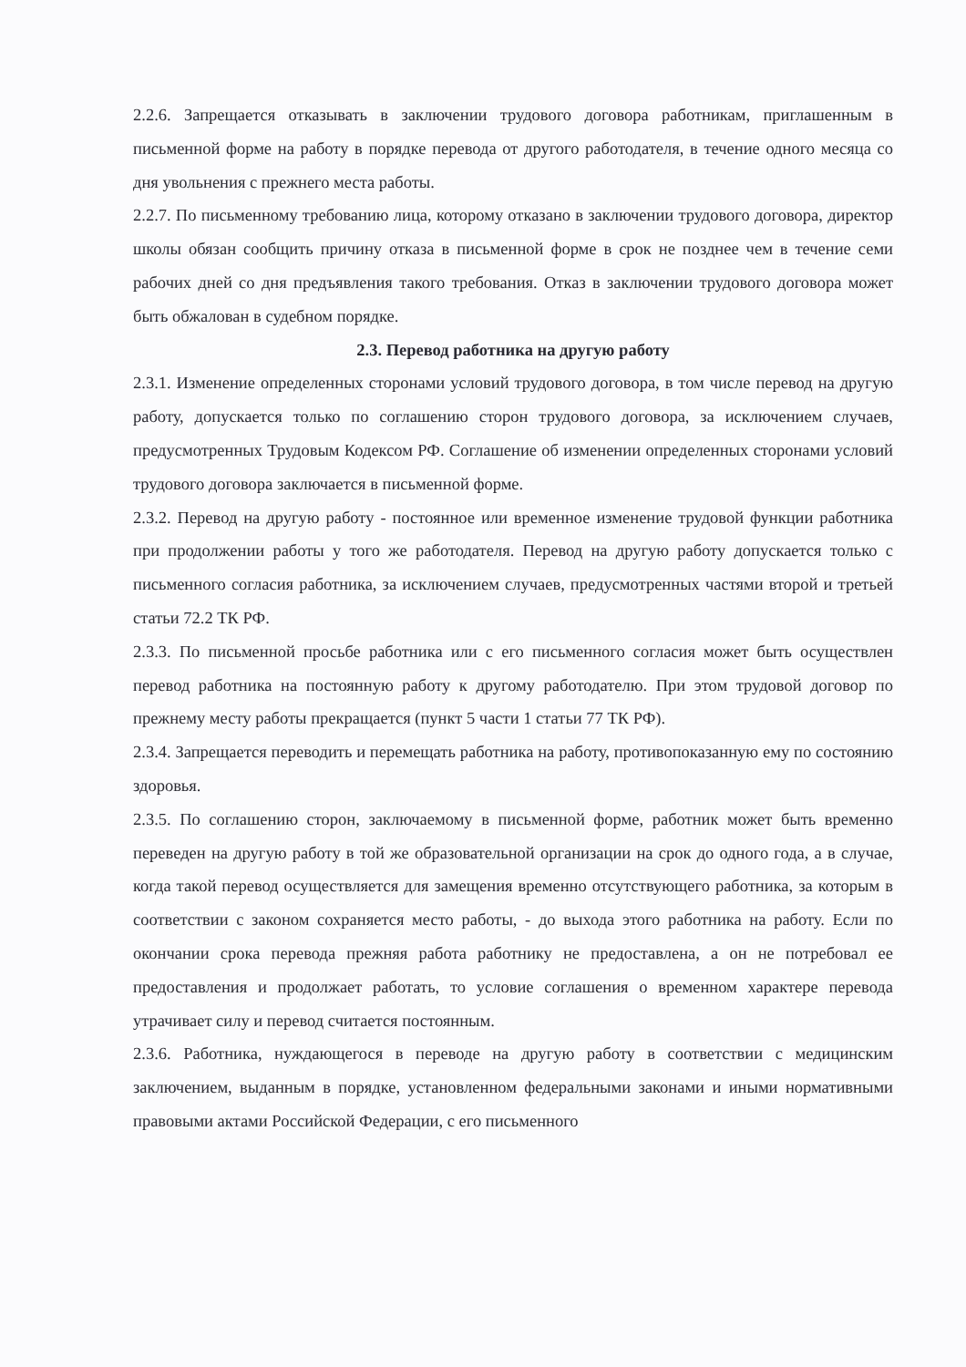2.2.6. Запрещается отказывать в заключении трудового договора работникам, приглашенным в письменной форме на работу в порядке перевода от другого работодателя, в течение одного месяца со дня увольнения с прежнего места работы.
2.2.7. По письменному требованию лица, которому отказано в заключении трудового договора, директор школы обязан сообщить причину отказа в письменной форме в срок не позднее чем в течение семи рабочих дней со дня предъявления такого требования. Отказ в заключении трудового договора может быть обжалован в судебном порядке.
2.3. Перевод работника на другую работу
2.3.1. Изменение определенных сторонами условий трудового договора, в том числе перевод на другую работу, допускается только по соглашению сторон трудового договора, за исключением случаев, предусмотренных Трудовым Кодексом РФ. Соглашение об изменении определенных сторонами условий трудового договора заключается в письменной форме.
2.3.2. Перевод на другую работу - постоянное или временное изменение трудовой функции работника при продолжении работы у того же работодателя. Перевод на другую работу допускается только с письменного согласия работника, за исключением случаев, предусмотренных частями второй и третьей статьи 72.2 ТК РФ.
2.3.3. По письменной просьбе работника или с его письменного согласия может быть осуществлен перевод работника на постоянную работу к другому работодателю. При этом трудовой договор по прежнему месту работы прекращается (пункт 5 части 1 статьи 77 ТК РФ).
2.3.4. Запрещается переводить и перемещать работника на работу, противопоказанную ему по состоянию здоровья.
2.3.5. По соглашению сторон, заключаемому в письменной форме, работник может быть временно переведен на другую работу в той же образовательной организации на срок до одного года, а в случае, когда такой перевод осуществляется для замещения временно отсутствующего работника, за которым в соответствии с законом сохраняется место работы, - до выхода этого работника на работу. Если по окончании срока перевода прежняя работа работнику не предоставлена, а он не потребовал ее предоставления и продолжает работать, то условие соглашения о временном характере перевода утрачивает силу и перевод считается постоянным.
2.3.6. Работника, нуждающегося в переводе на другую работу в соответствии с медицинским заключением, выданным в порядке, установленном федеральными законами и иными нормативными правовыми актами Российской Федерации, с его письменного